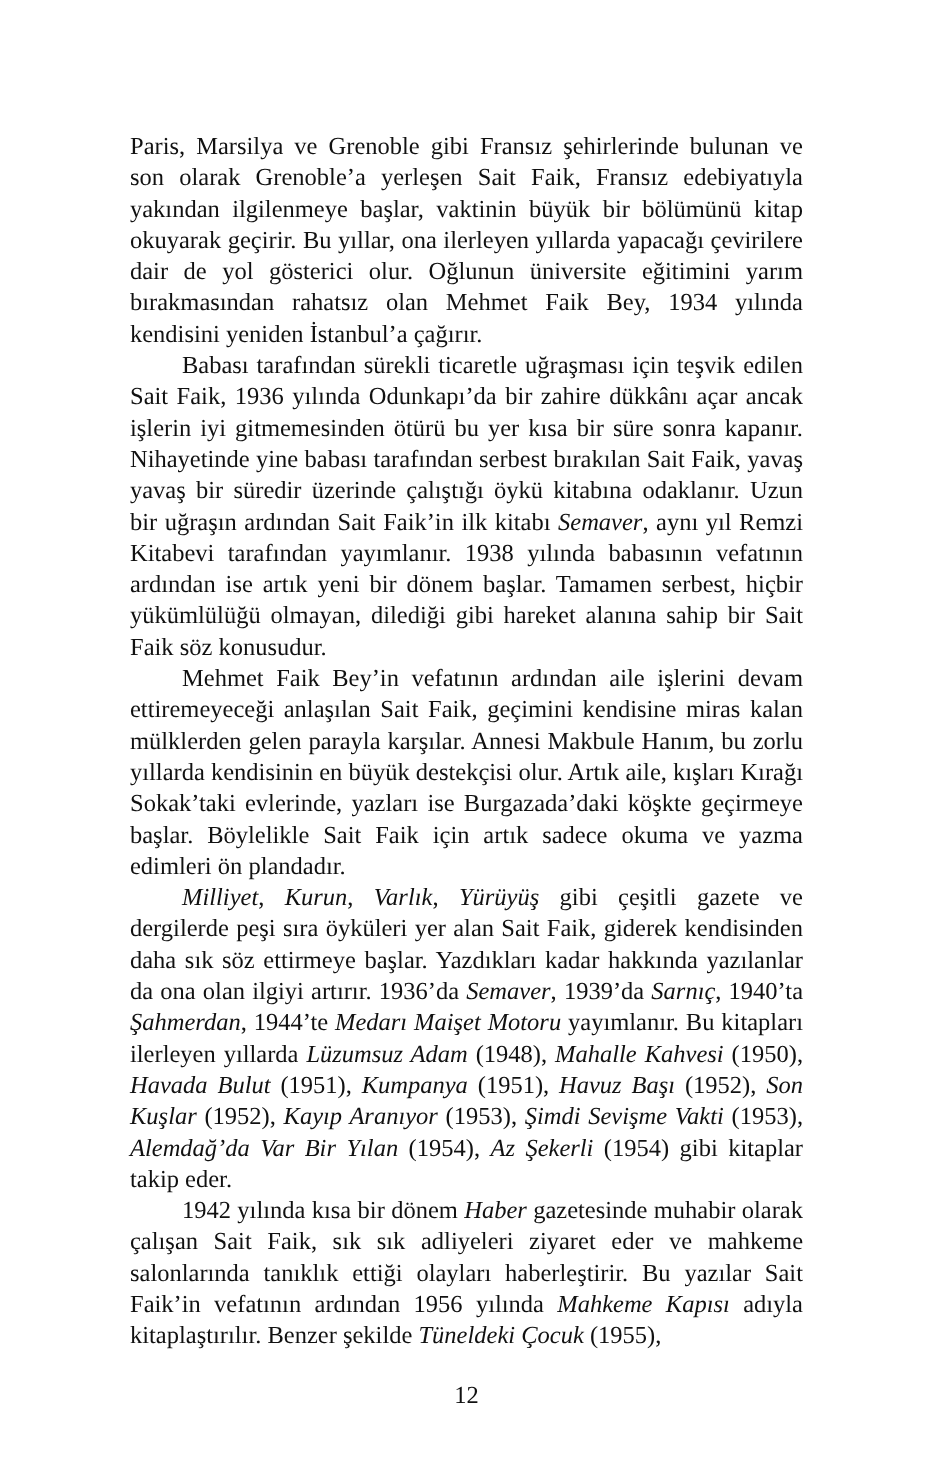Paris, Marsilya ve Grenoble gibi Fransız şehirlerinde bulunan ve son olarak Grenoble’a yerleşen Sait Faik, Fransız edebiyatıyla yakından ilgilenmeye başlar, vaktinin büyük bir bölümünü kitap okuyarak geçirir. Bu yıllar, ona ilerleyen yıllarda yapacağı çevirilere dair de yol gösterici olur. Oğlunun üniversite eğitimini yarım bırakmasından rahatsız olan Mehmet Faik Bey, 1934 yılında kendisini yeniden İstanbul’a çağırır.
Babası tarafından sürekli ticaretle uğraşması için teşvik edilen Sait Faik, 1936 yılında Odunkapı’da bir zahire dükkânı açar ancak işlerin iyi gitmemesinden ötürü bu yer kısa bir süre sonra kapanır. Nihayetinde yine babası tarafından serbest bırakılan Sait Faik, yavaş yavaş bir süredir üzerinde çalıştığı öykü kitabına odaklanır. Uzun bir uğraşın ardından Sait Faik’in ilk kitabı Semaver, aynı yıl Remzi Kitabevi tarafından yayımlanır. 1938 yılında babasının vefatının ardından ise artık yeni bir dönem başlar. Tamamen serbest, hiçbir yükümlülüğü olmayan, dilediği gibi hareket alanına sahip bir Sait Faik söz konusudur.
Mehmet Faik Bey’in vefatının ardından aile işlerini devam ettiremeyeceği anlaşılan Sait Faik, geçimini kendisine miras kalan mülklerden gelen parayla karşılar. Annesi Makbule Hanım, bu zorlu yıllarda kendisinin en büyük destekçisi olur. Artık aile, kışları Kırağı Sokak’taki evlerinde, yazları ise Burgazada’daki köşkte geçirmeye başlar. Böylelikle Sait Faik için artık sadece okuma ve yazma edimleri ön plandadır.
Milliyet, Kurun, Varlık, Yürüyüş gibi çeşitli gazete ve dergilerde peşi sıra öyküleri yer alan Sait Faik, giderek kendisinden daha sık söz ettirmeye başlar. Yazdıkları kadar hakkında yazılanlar da ona olan ilgiyi artırır. 1936’da Semaver, 1939’da Sarnıç, 1940’ta Şahmerdan, 1944’te Medarı Maişet Motoru yayımlanır. Bu kitapları ilerleyen yıllarda Lüzumsuz Adam (1948), Mahalle Kahvesi (1950), Havada Bulut (1951), Kumpanya (1951), Havuz Başı (1952), Son Kuşlar (1952), Kayıp Aranıyor (1953), Şimdi Sevişme Vakti (1953), Alemdağ’da Var Bir Yılan (1954), Az Şekerli (1954) gibi kitaplar takip eder.
1942 yılında kısa bir dönem Haber gazetesinde muhabir olarak çalışan Sait Faik, sık sık adliyeleri ziyaret eder ve mahkeme salonlarında tanıklık ettiği olayları haberleştirir. Bu yazılar Sait Faik’in vefatının ardından 1956 yılında Mahkeme Kapısı adıyla kitaplaştırılır. Benzer şekilde Tüneldeki Çocuk (1955),
12